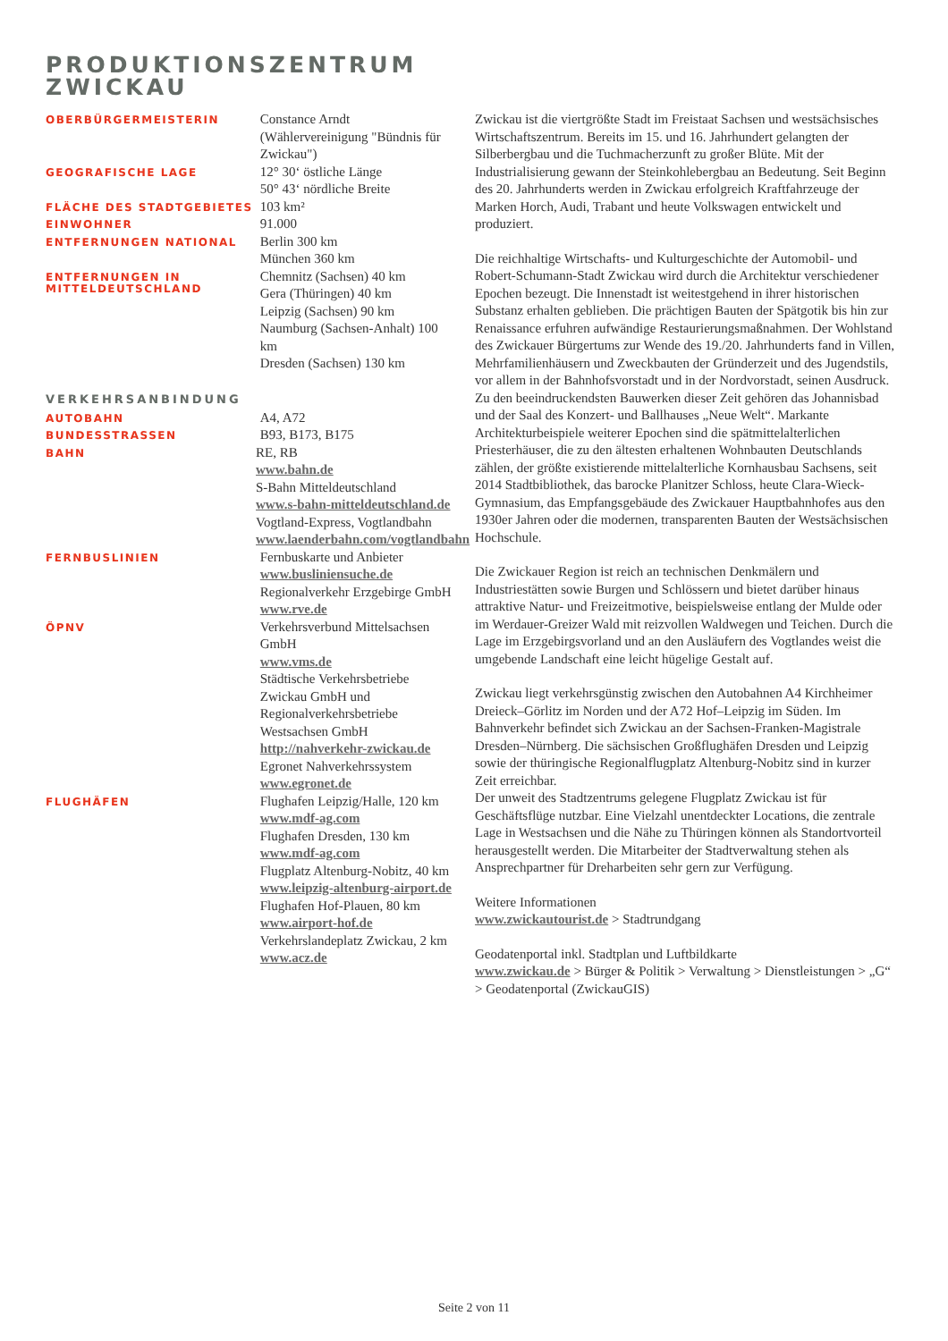PRODUKTIONSZENTRUM
ZWICKAU
OBERBÜRGERMEISTERIN
Constance Arndt
(Wählervereinigung "Bündnis für Zwickau")
GEOGRAFISCHE LAGE
12° 30‘ östliche Länge
50° 43‘ nördliche Breite
FLÄCHE DES STADTGEBIETES
103 km²
EINWOHNER
91.000
ENTFERNUNGEN NATIONAL
Berlin 300 km
München 360 km
ENTFERNUNGEN IN MITTELDEUTSCHLAND
Chemnitz (Sachsen) 40 km
Gera (Thüringen) 40 km
Leipzig (Sachsen) 90 km
Naumburg (Sachsen-Anhalt) 100 km
Dresden (Sachsen) 130 km
VERKEHRSANBINDUNG
AUTOBAHN
A4, A72
BUNDESSTRASSEN
B93, B173, B175
BAHN
RE, RB
www.bahn.de
S-Bahn Mitteldeutschland
www.s-bahn-mitteldeutschland.de
Vogtland-Express, Vogtlandbahn
www.laenderbahn.com/vogtlandbahn
FERNBUSLINIEN
Fernbuskarte und Anbieter
www.busliniensuche.de
Regionalverkehr Erzgebirge GmbH
www.rve.de
ÖPNV
Verkehrsverbund Mittelsachsen GmbH
www.vms.de
Städtische Verkehrsbetriebe Zwickau GmbH und Regionalverkehrsbetriebe Westsachsen GmbH
http://nahverkehr-zwickau.de
Egronet Nahverkehrssystem
www.egronet.de
FLUGHÄFEN
Flughafen Leipzig/Halle, 120 km
www.mdf-ag.com
Flughafen Dresden, 130 km
www.mdf-ag.com
Flugplatz Altenburg-Nobitz, 40 km
www.leipzig-altenburg-airport.de
Flughafen Hof-Plauen, 80 km
www.airport-hof.de
Verkehrslandeplatz Zwickau, 2 km
www.acz.de
Zwickau ist die viertgrößte Stadt im Freistaat Sachsen und westsächsisches Wirtschaftszentrum. Bereits im 15. und 16. Jahrhundert gelangten der Silberbergbau und die Tuchmacherzunft zu großer Blüte. Mit der Industrialisierung gewann der Steinkohlebergbau an Bedeutung. Seit Beginn des 20. Jahrhunderts werden in Zwickau erfolgreich Kraftfahrzeuge der Marken Horch, Audi, Trabant und heute Volkswagen entwickelt und produziert.
Die reichhaltige Wirtschafts- und Kulturgeschichte der Automobil- und Robert-Schumann-Stadt Zwickau wird durch die Architektur verschiedener Epochen bezeugt. Die Innenstadt ist weitestgehend in ihrer historischen Substanz erhalten geblieben. Die prächtigen Bauten der Spätgotik bis hin zur Renaissance erfuhren aufwändige Restaurierungsmaßnahmen. Der Wohlstand des Zwickauer Bürgertums zur Wende des 19./20. Jahrhunderts fand in Villen, Mehrfamilienhäusern und Zweckbauten der Gründerzeit und des Jugendstils, vor allem in der Bahnhofsvorstadt und in der Nordvorstadt, seinen Ausdruck. Zu den beeindruckendsten Bauwerken dieser Zeit gehören das Johannisbad und der Saal des Konzert- und Ballhauses „Neue Welt“. Markante Architekturbeispiele weiterer Epochen sind die spätmittelalterlichen Priesterhäuser, die zu den ältesten erhaltenen Wohnbauten Deutschlands zählen, der größte existierende mittelalterliche Kornhausbau Sachsens, seit 2014 Stadtbibliothek, das barocke Planitzer Schloss, heute Clara-Wieck-Gymnasium, das Empfangsgebäude des Zwickauer Hauptbahnhofes aus den 1930er Jahren oder die modernen, transparenten Bauten der Westsächsischen Hochschule.
Die Zwickauer Region ist reich an technischen Denkmälern und Industriestätten sowie Burgen und Schlössern und bietet darüber hinaus attraktive Natur- und Freizeitmotive, beispielsweise entlang der Mulde oder im Werdauer-Greizer Wald mit reizvollen Waldwegen und Teichen. Durch die Lage im Erzgebirgsvorland und an den Ausläufern des Vogtlandes weist die umgebende Landschaft eine leicht hügelige Gestalt auf.
Zwickau liegt verkehrsgünstig zwischen den Autobahnen A4 Kirchheimer Dreieck–Görlitz im Norden und der A72 Hof–Leipzig im Süden. Im Bahnverkehr befindet sich Zwickau an der Sachsen-Franken-Magistrale Dresden–Nürnberg. Die sächsischen Großflughäfen Dresden und Leipzig sowie der thüringische Regionalflugplatz Altenburg-Nobitz sind in kurzer Zeit erreichbar.
Der unweit des Stadtzentrums gelegene Flugplatz Zwickau ist für Geschäftsflüge nutzbar. Eine Vielzahl unentdeckter Locations, die zentrale Lage in Westsachsen und die Nähe zu Thüringen können als Standortvorteil herausgestellt werden. Die Mitarbeiter der Stadtverwaltung stehen als Ansprechpartner für Dreharbeiten sehr gern zur Verfügung.
Weitere Informationen
www.zwickautourist.de > Stadtrundgang
Geodatenportal inkl. Stadtplan und Luftbildkarte
www.zwickau.de > Bürger & Politik > Verwaltung > Dienstleistungen > „G“ > Geodatenportal (ZwickauGIS)
Seite 2 von 11